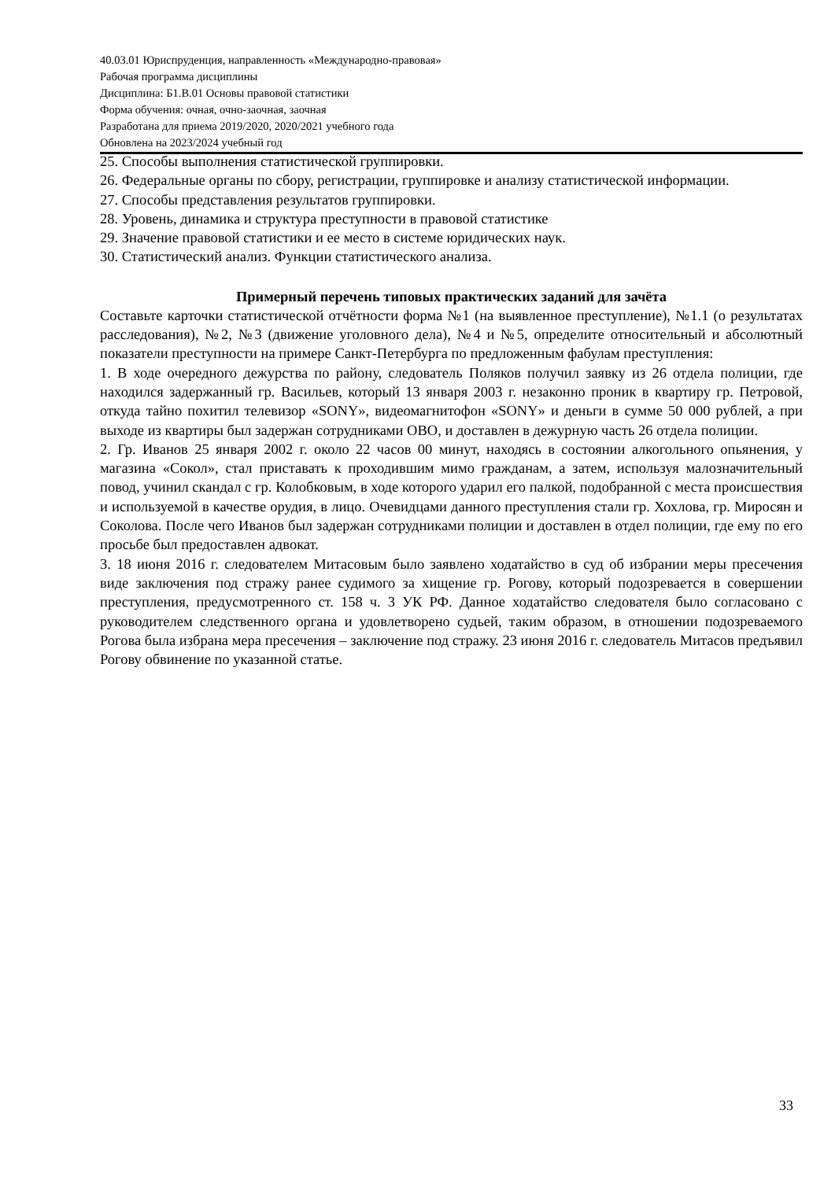40.03.01 Юриспруденция, направленность «Международно-правовая»
Рабочая программа дисциплины
Дисциплина: Б1.В.01 Основы правовой статистики
Форма обучения: очная, очно-заочная, заочная
Разработана для приема 2019/2020, 2020/2021 учебного года
Обновлена на 2023/2024 учебный год
25. Способы выполнения статистической группировки.
26. Федеральные органы по сбору, регистрации, группировке и анализу статистической информации.
27. Способы представления результатов группировки.
28. Уровень, динамика и структура преступности в правовой статистике
29. Значение правовой статистики и ее место в системе юридических наук.
30. Статистический анализ. Функции статистического анализа.
Примерный перечень типовых практических заданий для зачёта
Составьте карточки статистической отчётности форма №1 (на выявленное преступление), №1.1 (о результатах расследования), №2, №3 (движение уголовного дела), №4 и №5, определите относительный и абсолютный показатели преступности на примере Санкт-Петербурга по предложенным фабулам преступления:
1. В ходе очередного дежурства по району, следователь Поляков получил заявку из 26 отдела полиции, где находился задержанный гр. Васильев, который 13 января 2003 г. незаконно проник в квартиру гр. Петровой, откуда тайно похитил телевизор «SONY», видеомагнитофон «SONY» и деньги в сумме 50 000 рублей, а при выходе из квартиры был задержан сотрудниками ОВО, и доставлен в дежурную часть 26 отдела полиции.
2. Гр. Иванов 25 января 2002 г. около 22 часов 00 минут, находясь в состоянии алкогольного опьянения, у магазина «Сокол», стал приставать к проходившим мимо гражданам, а затем, используя малозначительный повод, учинил скандал с гр. Колобковым, в ходе которого ударил его палкой, подобранной с места происшествия и используемой в качестве орудия, в лицо. Очевидцами данного преступления стали гр. Хохлова, гр. Миросян и Соколова. После чего Иванов был задержан сотрудниками полиции и доставлен в отдел полиции, где ему по его просьбе был предоставлен адвокат.
3. 18 июня 2016 г. следователем Митасовым было заявлено ходатайство в суд об избрании меры пресечения виде заключения под стражу ранее судимого за хищение гр. Рогову, который подозревается в совершении преступления, предусмотренного ст. 158 ч. 3 УК РФ. Данное ходатайство следователя было согласовано с руководителем следственного органа и удовлетворено судьей, таким образом, в отношении подозреваемого Рогова была избрана мера пресечения – заключение под стражу. 23 июня 2016 г. следователь Митасов предъявил Рогову обвинение по указанной статье.
33